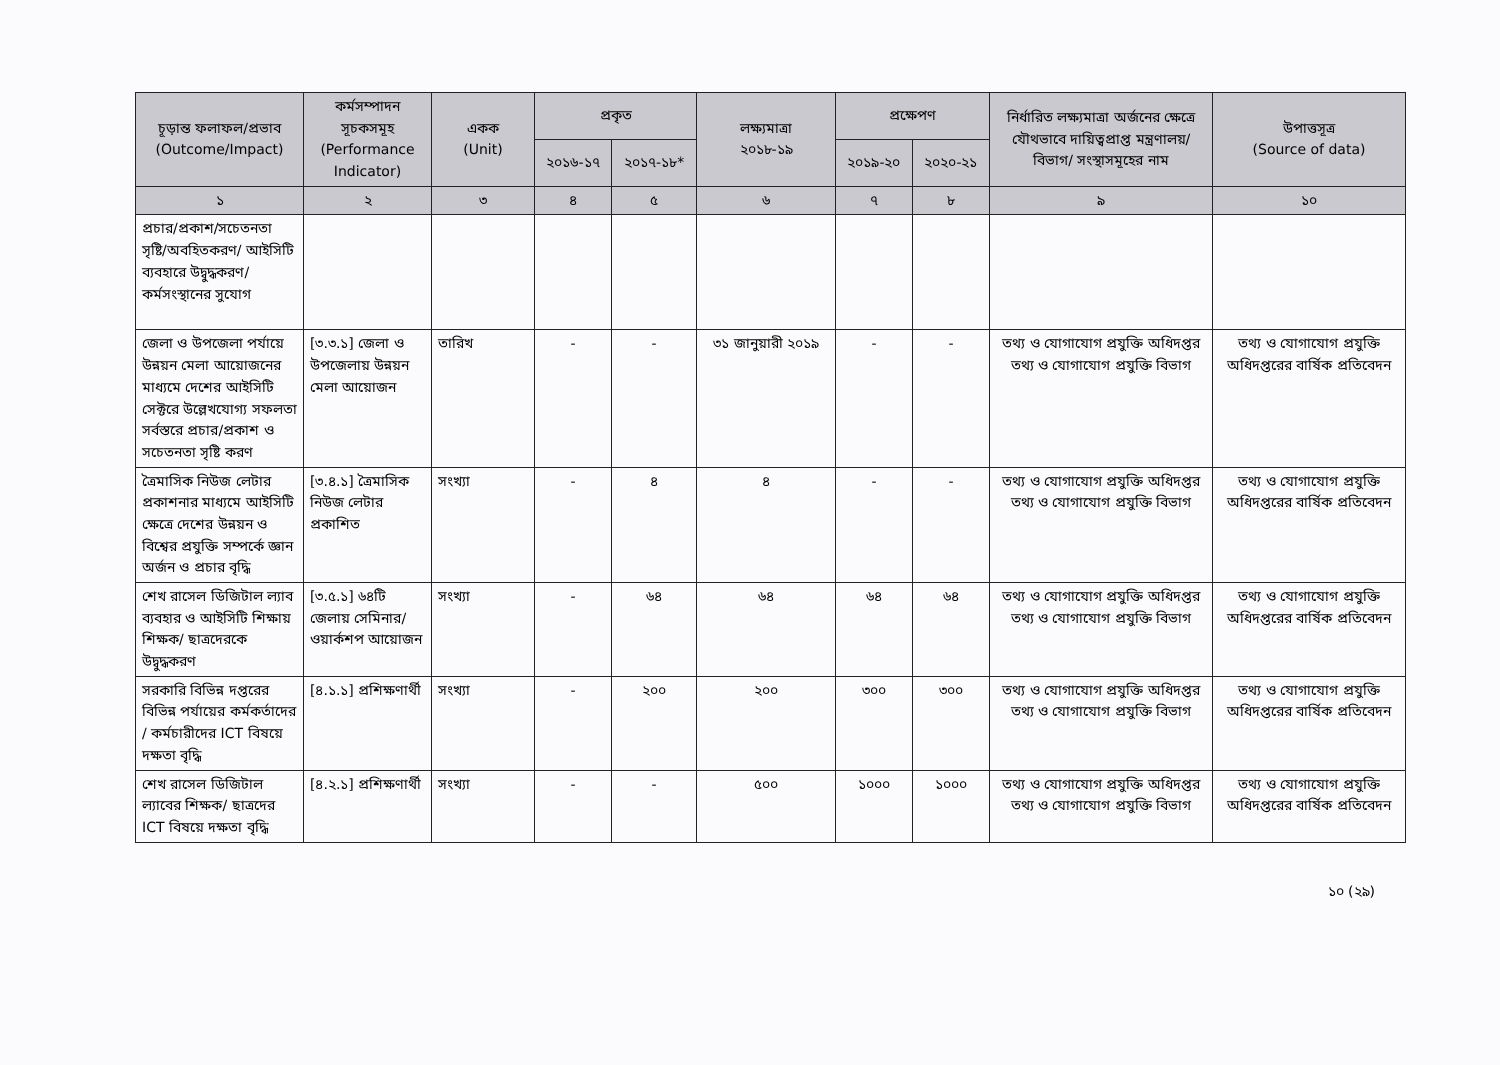| চূড়ান্ত ফলাফল/প্রভাব (Outcome/Impact) | কর্মসম্পাদন সূচকসমূহ (Performance Indicator) | একক (Unit) | প্রকৃত | | লক্ষ্যমাত্রা ২০১৮-১৯ | প্রক্ষেপণ | | নির্ধারিত লক্ষ্যমাত্রা অর্জনের ক্ষেত্রে যৌথভাবে দায়িত্বপ্রাপ্ত মন্ত্রণালয়/বিভাগ/ সংস্থাসমূহের নাম | উপাত্তসূত্র (Source of data) |
| --- | --- | --- | --- | --- | --- | --- | --- | --- | --- |
| | | | ২০১৬-১৭ | ২০১৭-১৮* | | ২০১৯-২০ | ২০২০-২১ | | |
| ১ | ২ | ৩ | ৪ | ৫ | ৬ | ৭ | ৮ | ৯ | ১০ |
| প্রচার/প্রকাশ/সচেতনতা সৃষ্টি/অবহিতকরণ/ আইসিটি ব্যবহারে উদ্বুদ্ধকরণ/কর্মসংস্থানের সুযোগ | | | | | | | | | |
| জেলা ও উপজেলা পর্যায়ে উন্নয়ন মেলা আয়োজনের মাধ্যমে দেশের আইসিটি সেক্টরে উল্লেখযোগ্য সফলতা সর্বস্তরে প্রচার/প্রকাশ ও সচেতনতা সৃষ্টি করণ | [৩.৩.১] জেলা ও উপজেলায় উন্নয়ন মেলা আয়োজন | তারিখ | - | - | ৩১ জানুয়ারী ২০১৯ | - | - | তথ্য ও যোগাযোগ প্রযুক্তি অধিদপ্তর তথ্য ও যোগাযোগ প্রযুক্তি বিভাগ | তথ্য ও যোগাযোগ প্রযুক্তি অধিদপ্তরের বার্ষিক প্রতিবেদন |
| ত্রৈমাসিক নিউজ লেটার প্রকাশনার মাধ্যমে আইসিটি ক্ষেত্রে দেশের উন্নয়ন ও বিশ্বের প্রযুক্তি সম্পর্কে জ্ঞান অর্জন ও প্রচার বৃদ্ধি | [৩.৪.১] ত্রৈমাসিক নিউজ লেটার প্রকাশিত | সংখ্যা | - | ৪ | ৪ | - | - | তথ্য ও যোগাযোগ প্রযুক্তি অধিদপ্তর তথ্য ও যোগাযোগ প্রযুক্তি বিভাগ | তথ্য ও যোগাযোগ প্রযুক্তি অধিদপ্তরের বার্ষিক প্রতিবেদন |
| শেখ রাসেল ডিজিটাল ল্যাব ব্যবহার ও আইসিটি শিক্ষায় শিক্ষক/ ছাত্রদেরকে উদ্বুদ্ধকরণ | [৩.৫.১] ৬৪টি জেলায় সেমিনার/ওয়ার্কশপ আয়োজন | সংখ্যা | - | ৬৪ | ৬৪ | ৬৪ | ৬৪ | তথ্য ও যোগাযোগ প্রযুক্তি অধিদপ্তর তথ্য ও যোগাযোগ প্রযুক্তি বিভাগ | তথ্য ও যোগাযোগ প্রযুক্তি অধিদপ্তরের বার্ষিক প্রতিবেদন |
| সরকারি বিভিন্ন দপ্তরের বিভিন্ন পর্যায়ের কর্মকর্তাদের / কর্মচারীদের ICT বিষয়ে দক্ষতা বৃদ্ধি | [৪.১.১] প্রশিক্ষণার্থী | সংখ্যা | - | ২০০ | ২০০ | ৩০০ | ৩০০ | তথ্য ও যোগাযোগ প্রযুক্তি অধিদপ্তর তথ্য ও যোগাযোগ প্রযুক্তি বিভাগ | তথ্য ও যোগাযোগ প্রযুক্তি অধিদপ্তরের বার্ষিক প্রতিবেদন |
| শেখ রাসেল ডিজিটাল ল্যাবের শিক্ষক/ ছাত্রদের ICT বিষয়ে দক্ষতা বৃদ্ধি | [৪.২.১] প্রশিক্ষণার্থী | সংখ্যা | - | - | ৫০০ | ১০০০ | ১০০০ | তথ্য ও যোগাযোগ প্রযুক্তি অধিদপ্তর তথ্য ও যোগাযোগ প্রযুক্তি বিভাগ | তথ্য ও যোগাযোগ প্রযুক্তি অধিদপ্তরের বার্ষিক প্রতিবেদন |
১০ (২৯)